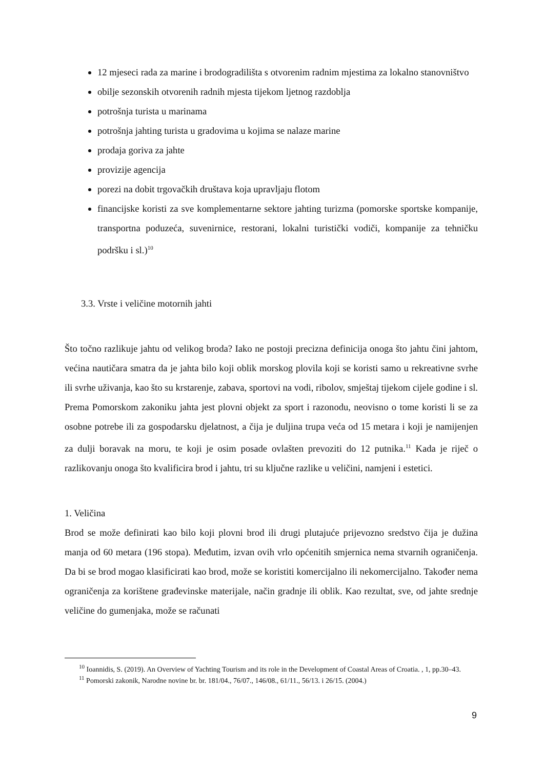12 mjeseci rada za marine i brodogradilišta s otvorenim radnim mjestima za lokalno stanovništvo
obilje sezonskih otvorenih radnih mjesta tijekom ljetnog razdoblja
potrošnja turista u marinama
potrošnja jahting turista u gradovima u kojima se nalaze marine
prodaja goriva za jahte
provizije agencija
porezi na dobit trgovačkih društava koja upravljaju flotom
financijske koristi za sve komplementarne sektore jahting turizma (pomorske sportske kompanije, transportna poduzeća, suvenirnice, restorani, lokalni turistički vodiči, kompanije za tehničku podršku i sl.)<sup>10</sup>
3.3. Vrste i veličine motornih jahti
Što točno razlikuje jahtu od velikog broda? Iako ne postoji precizna definicija onoga što jahtu čini jahtom, većina nautičara smatra da je jahta bilo koji oblik morskog plovila koji se koristi samo u rekreativne svrhe ili svrhe uživanja, kao što su krstarenje, zabava, sportovi na vodi, ribolov, smještaj tijekom cijele godine i sl. Prema Pomorskom zakoniku jahta jest plovni objekt za sport i razonodu, neovisno o tome koristi li se za osobne potrebe ili za gospodarsku djelatnost, a čija je duljina trupa veća od 15 metara i koji je namijenjen za dulji boravak na moru, te koji je osim posade ovlašten prevoziti do 12 putnika.<sup>11</sup> Kada je riječ o razlikovanju onoga što kvalificira brod i jahtu, tri su ključne razlike u veličini, namjeni i estetici.
1. Veličina
Brod se može definirati kao bilo koji plovni brod ili drugi plutajuće prijevozno sredstvo čija je dužina manja od 60 metara (196 stopa). Međutim, izvan ovih vrlo općenitih smjernica nema stvarnih ograničenja. Da bi se brod mogao klasificirati kao brod, može se koristiti komercijalno ili nekomercijalno. Također nema ograničenja za korištene građevinske materijale, način gradnje ili oblik. Kao rezultat, sve, od jahte srednje veličine do gumenjaka, može se računati
<sup>10</sup> Ioannidis, S. (2019). An Overview of Yachting Tourism and its role in the Development of Coastal Areas of Croatia. , 1, pp.30–43.
<sup>11</sup> Pomorski zakonik, Narodne novine br. br. 181/04., 76/07., 146/08., 61/11., 56/13. i 26/15. (2004.)
9